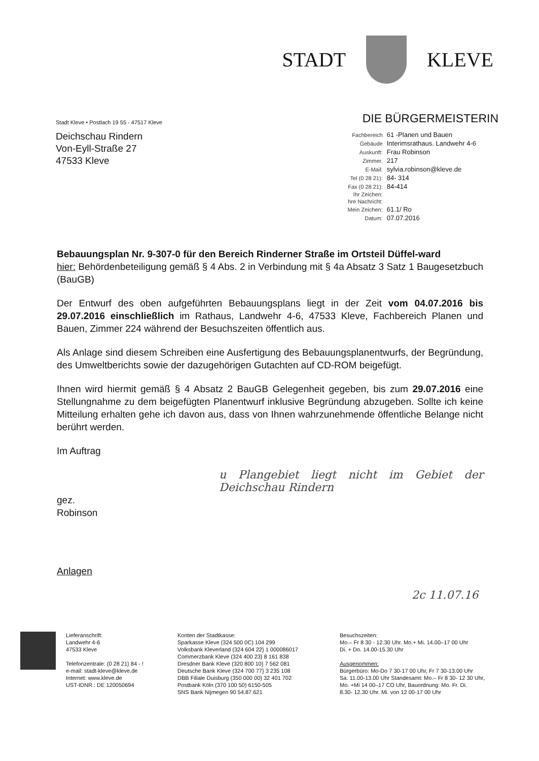STADT KLEVE
Stadt Kleve • Postlach 19 55 - 47517 Kleve
DIE BÜRGERMEISTERIN
Deichschau Rindern
Von-Eyll-Straße 27
47533 Kleve
| Fachbereich | 61 -Planen und Bauen |
| Gebäude | Interimsrathaus. Landwehr 4-6 |
| Auskunft: | Frau Robinson |
| Zimmer. | 217 |
| E-Mail: | sylvia.robinson@kleve.de |
| Tel (0 28 21): | 84- 314 |
| Fax (0 28 21): | 84-414 |
| Ihr Zeichen: | |
| hre Nachricht: | |
| Mein Zeichen: | 61.1/ Ro |
| Datum: | 07.07.2016 |
Bebauungsplan Nr. 9-307-0 für den Bereich Rinderner Straße im Ortsteil Düffel-ward
hier: Behördenbeteiligung gemäß § 4 Abs. 2 in Verbindung mit § 4a Absatz 3 Satz 1 Baugesetzbuch (BauGB)
Der Entwurf des oben aufgeführten Bebauungsplans liegt in der Zeit vom 04.07.2016 bis 29.07.2016 einschließlich im Rathaus, Landwehr 4-6, 47533 Kleve, Fachbereich Planen und Bauen, Zimmer 224 während der Besuchszeiten öffentlich aus.
Als Anlage sind diesem Schreiben eine Ausfertigung des Bebauungsplanentwurfs, der Begründung, des Umweltberichts sowie der dazugehörigen Gutachten auf CD-ROM beigefügt.
Ihnen wird hiermit gemäß § 4 Absatz 2 BauGB Gelegenheit gegeben, bis zum 29.07.2016 eine Stellungnahme zu dem beigefügten Planentwurf inklusive Begründung abzugeben. Sollte ich keine Mitteilung erhalten gehe ich davon aus, dass von Ihnen wahrzunehmende öffentliche Belange nicht berührt werden.
Im Auftrag
u Plangebiet liegt nicht im Gebiet der Deichschau Rindern
gez.
Robinson
Anlagen
2c 11.07.16
Lieferanschrift:
Landwehr 4-6
47533 Kleve
Telefonzentrale: (0 28 21} 84 - !
e-mail: stadt-kleve@kleve.de
Internet: www.kleve.de
UST-IDNR.: DE 120050694
Konten der Stadtkasse:
Sparkasse Kleve (324 500 0C) 104 299
Volksbank Kleverland (324 604 22} 1 000086017
Commerzbank Kleve (324 400 23} 8 161 838
Dresdner Bank Kleve (320 800 10} 7 562 081
Deutsche Bank Kleve (324 700 77} 3 235 108
DBB Filiale Duisburg (350 000 00) 32 401 702
Postbank Köln (370 100 50) 6150-505
SNS Bank Nijmegen 90 54.87.621
Besuchszeiten:
Mo.– Fr 8 30 - 12.30 Uhr. Mo.+ Mi. 14.00–17 00 Uhr
Di. + Do. 14.00-15.30 Uhr
Ausgenommen:
Bürgerbüro: Mo-Do 7 30-17 00 Uhr, Fr 7 30-13.00 Uhr
Sa. 11.00-13.00 Uhr Standesamt: Mo.– Fr 8 30- 12 30 Uhr,
Mo. +Mi 14 00–17 CO Uhr, Bauordnung: Mo. Fr. Di.
8.30- 12.30 Uhr. Mi. von 12 00-17 00 Uhr